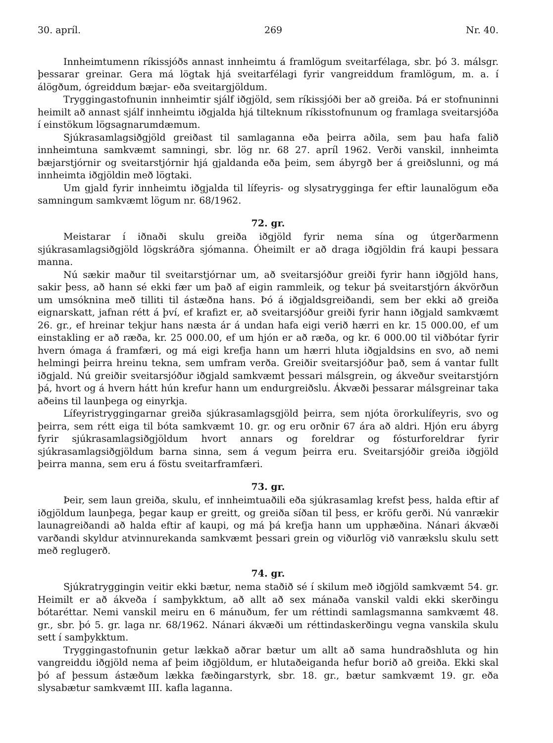30. apríl. 269 Nr. 40.
Innheimtumenn ríkissjóðs annast innheimtu á framlögum sveitarfélaga, sbr. þó 3. málsgr. þessarar greinar. Gera má lögtak hjá sveitarfélagi fyrir vangreiddum framlögum, m. a. í álögðum, ógreiddum bæjar- eða sveitargjöldum.
Tryggingastofnunin innheimtir sjálf iðgjöld, sem ríkissjóði ber að greiða. Þá er stofnuninni heimilt að annast sjálf innheimtu iðgjalda hjá tilteknum ríkisstofnunum og framlaga sveitarsjóða í einstökum lögsagnarumdæmum.
Sjúkrasamlagsiðgjöld greiðast til samlaganna eða þeirra aðila, sem þau hafa falið innheimtuna samkvæmt samningi, sbr. lög nr. 68 27. apríl 1962. Verði vanskil, innheimta bæjarstjórnir og sveitarstjórnir hjá gjaldanda eða þeim, sem ábyrgð ber á greiðslunni, og má innheimta iðgjöldin með lögtaki.
Um gjald fyrir innheimtu iðgjalda til lífeyris- og slysatrygginga fer eftir launalögum eða samningum samkvæmt lögum nr. 68/1962.
72. gr.
Meistarar í iðnaði skulu greiða iðgjöld fyrir nema sína og útgerðarmenn sjúkrasamlagsiðgjöld lögskráðra sjómanna. Óheimilt er að draga iðgjöldin frá kaupi þessara manna.
Nú sækir maður til sveitarstjórnar um, að sveitarsjóður greiði fyrir hann iðgjöld hans, sakir þess, að hann sé ekki fær um það af eigin rammleik, og tekur þá sveitarstjórn ákvörðun um umsóknina með tilliti til ástæðna hans. Þó á iðgjaldsgreiðandi, sem ber ekki að greiða eignarskatt, jafnan rétt á því, ef krafizt er, að sveitarsjóður greiði fyrir hann iðgjald samkvæmt 26. gr., ef hreinar tekjur hans næsta ár á undan hafa eigi verið hærri en kr. 15 000.00, ef um einstakling er að ræða, kr. 25 000.00, ef um hjón er að ræða, og kr. 6 000.00 til viðbótar fyrir hvern ómaga á framfæri, og má eigi krefja hann um hærri hluta iðgjaldsins en svo, að nemi helmingi þeirra hreinu tekna, sem umfram verða. Greiðir sveitarsjóður það, sem á vantar fullt iðgjald. Nú greiðir sveitarsjóður iðgjald samkvæmt þessari málsgrein, og ákveður sveitarstjórn þá, hvort og á hvern hátt hún krefur hann um endurgreiðslu. Ákvæði þessarar málsgreinar taka aðeins til launþega og einyrkja.
Lífeyristryggingarnar greiða sjúkrasamlagsgjöld þeirra, sem njóta örorkulífeyris, svo og þeirra, sem rétt eiga til bóta samkvæmt 10. gr. og eru orðnir 67 ára að aldri. Hjón eru ábyrg fyrir sjúkrasamlagsiðgjöldum hvort annars og foreldrar og fósturforeldrar fyrir sjúkrasamlagsiðgjöldum barna sinna, sem á vegum þeirra eru. Sveitarsjóðir greiða iðgjöld þeirra manna, sem eru á föstu sveitarframfæri.
73. gr.
Þeir, sem laun greiða, skulu, ef innheimtuaðili eða sjúkrasamlag krefst þess, halda eftir af iðgjöldum launþega, þegar kaup er greitt, og greiða síðan til þess, er kröfu gerði. Nú vanrækir launagreiðandi að halda eftir af kaupi, og má þá krefja hann um upphæðina. Nánari ákvæði varðandi skyldur atvinnurekanda samkvæmt þessari grein og viðurlög við vanrækslu skulu sett með reglugerð.
74. gr.
Sjúkratryggingin veitir ekki bætur, nema staðið sé í skilum með iðgjöld samkvæmt 54. gr. Heimilt er að ákveða í samþykktum, að allt að sex mánaða vanskil valdi ekki skerðingu bótaréttar. Nemi vanskil meiru en 6 mánuðum, fer um réttindi samlagsmanna samkvæmt 48. gr., sbr. þó 5. gr. laga nr. 68/1962. Nánari ákvæði um réttindaskerðingu vegna vanskila skulu sett í samþykktum.
Tryggingastofnunin getur lækkað aðrar bætur um allt að sama hundraðshluta og hin vangreiddu iðgjöld nema af þeim iðgjöldum, er hlutaðeiganda hefur borið að greiða. Ekki skal þó af þessum ástæðum lækka fæðingarstyrk, sbr. 18. gr., bætur samkvæmt 19. gr. eða slysabætur samkvæmt III. kafla laganna.